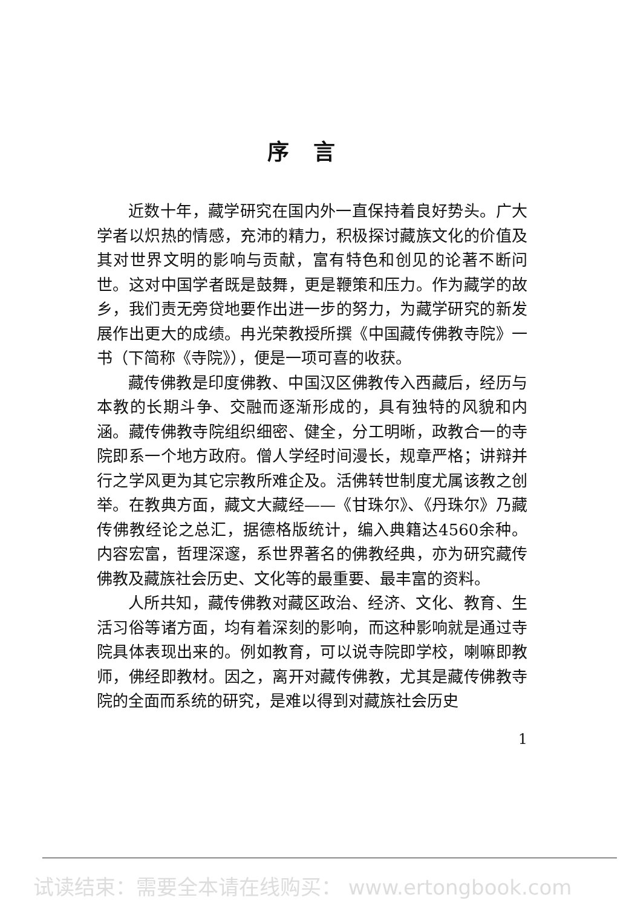序言
近数十年，藏学研究在国内外一直保持着良好势头。广大学者以炽热的情感，充沛的精力，积极探讨藏族文化的价值及其对世界文明的影响与贡献，富有特色和创见的论著不断问世。这对中国学者既是鼓舞，更是鞭策和压力。作为藏学的故乡，我们责无旁贷地要作出进一步的努力，为藏学研究的新发展作出更大的成绩。冉光荣教授所撰《中国藏传佛教寺院》一书（下简称《寺院》），便是一项可喜的收获。
藏传佛教是印度佛教、中国汉区佛教传入西藏后，经历与本教的长期斗争、交融而逐渐形成的，具有独特的风貌和内涵。藏传佛教寺院组织细密、健全，分工明晰，政教合一的寺院即系一个地方政府。僧人学经时间漫长，规章严格；讲辩并行之学风更为其它宗教所难企及。活佛转世制度尤属该教之创举。在教典方面，藏文大藏经——《甘珠尔》、《丹珠尔》乃藏传佛教经论之总汇，据德格版统计，编入典籍达4560余种。内容宏富，哲理深邃，系世界著名的佛教经典，亦为研究藏传佛教及藏族社会历史、文化等的最重要、最丰富的资料。
人所共知，藏传佛教对藏区政治、经济、文化、教育、生活习俗等诸方面，均有着深刻的影响，而这种影响就是通过寺院具体表现出来的。例如教育，可以说寺院即学校，喇嘛即教师，佛经即教材。因之，离开对藏传佛教，尤其是藏传佛教寺院的全面而系统的研究，是难以得到对藏族社会历史
1
试读结束：需要全本请在线购买： www.ertongbook.com